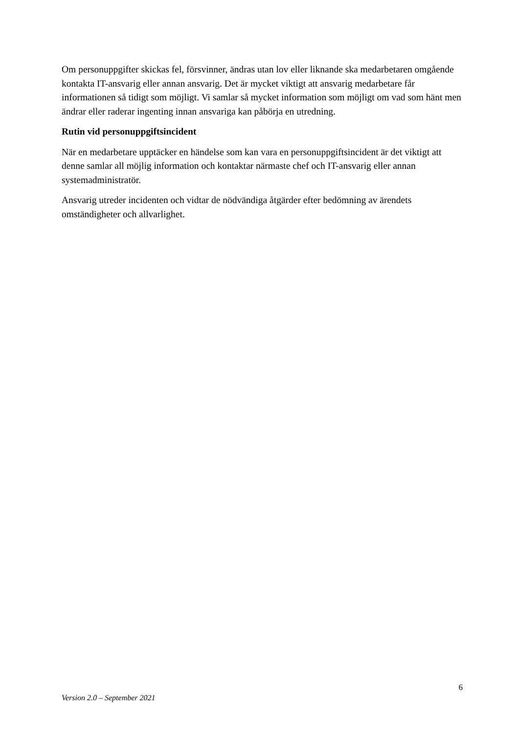Om personuppgifter skickas fel, försvinner, ändras utan lov eller liknande ska medarbetaren omgående kontakta IT-ansvarig eller annan ansvarig. Det är mycket viktigt att ansvarig medarbetare får informationen så tidigt som möjligt. Vi samlar så mycket information som möjligt om vad som hänt men ändrar eller raderar ingenting innan ansvariga kan påbörja en utredning.
Rutin vid personuppgiftsincident
När en medarbetare upptäcker en händelse som kan vara en personuppgiftsincident är det viktigt att denne samlar all möjlig information och kontaktar närmaste chef och IT-ansvarig eller annan systemadministratör.
Ansvarig utreder incidenten och vidtar de nödvändiga åtgärder efter bedömning av ärendets omständigheter och allvarlighet.
6
Version 2.0 – September 2021